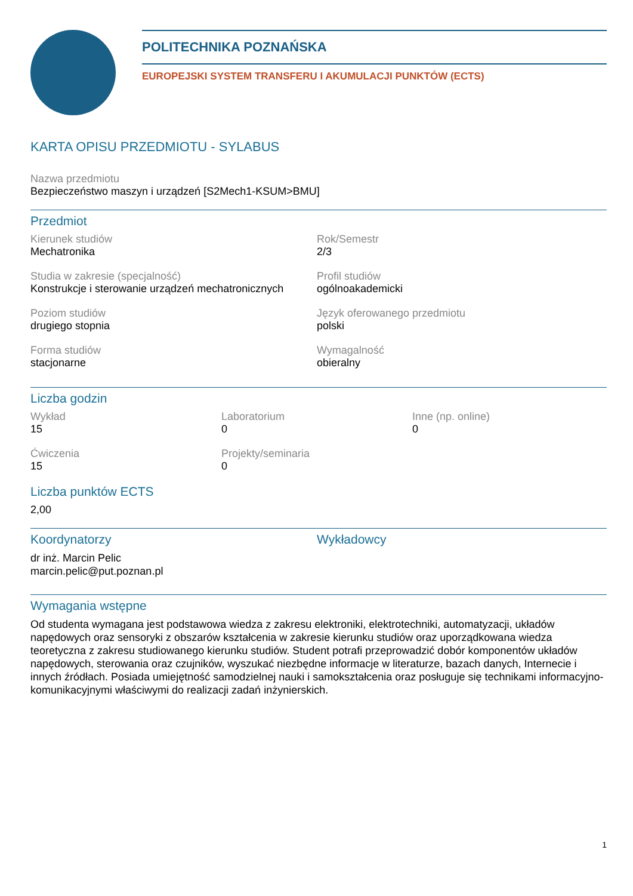POLITECHNIKA POZNAŃSKA
EUROPEJSKI SYSTEM TRANSFERU I AKUMULACJI PUNKTÓW (ECTS)
KARTA OPISU PRZEDMIOTU - SYLABUS
Nazwa przedmiotu
Bezpieczeństwo maszyn i urządzeń [S2Mech1-KSUM>BMU]
Przedmiot
Kierunek studiów
Mechatronika
Rok/Semestr
2/3
Studia w zakresie (specjalność)
Konstrukcje i sterowanie urządzeń mechatronicznych
Profil studiów
ogólnoakademicki
Poziom studiów
drugiego stopnia
Język oferowanego przedmiotu
polski
Forma studiów
stacjonarne
Wymagalność
obieralny
Liczba godzin
Wykład
15
Laboratorium
0
Inne (np. online)
0
Ćwiczenia
15
Projekty/seminaria
0
Liczba punktów ECTS
2,00
Koordynatorzy
dr inż. Marcin Pelic
marcin.pelic@put.poznan.pl
Wykładowcy
Wymagania wstępne
Od studenta wymagana jest podstawowa wiedza z zakresu elektroniki, elektrotechniki, automatyzacji, układów napędowych oraz sensoryki z obszarów kształcenia w zakresie kierunku studiów oraz uporządkowana wiedza teoretyczna z zakresu studiowanego kierunku studiów. Student potrafi przeprowadzić dobór komponentów układów napędowych, sterowania oraz czujników, wyszukać niezbędne informacje w literaturze, bazach danych, Internecie i innych źródłach. Posiada umiejętność samodzielnej nauki i samokształcenia oraz posługuje się technikami informacyjno- komunikacyjnymi właściwymi do realizacji zadań inżynierskich.
1